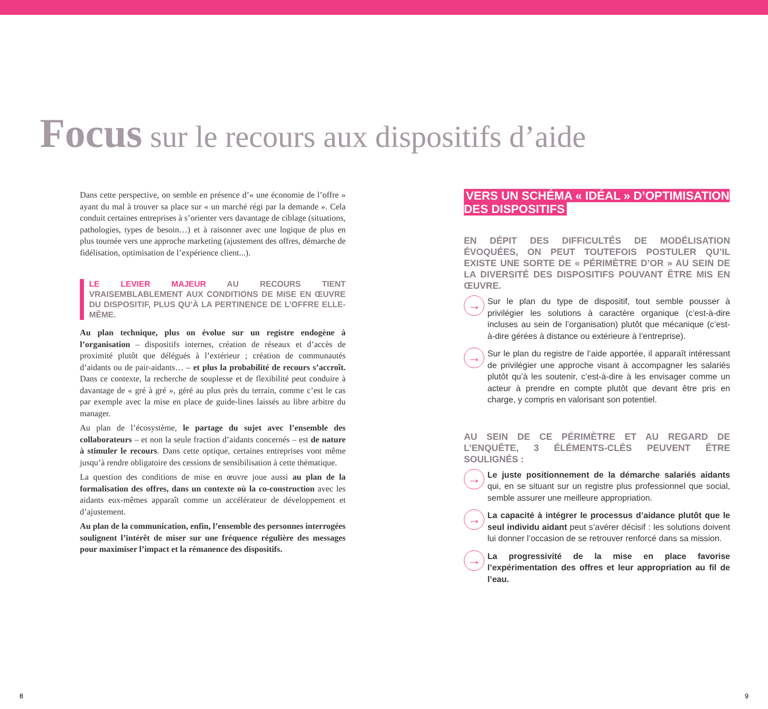Focus sur le recours aux dispositifs d’aide
Dans cette perspective, on semble en présence d’« une économie de l’offre » ayant du mal à trouver sa place sur « un marché régi par la demande ». Cela conduit certaines entreprises à s’orienter vers davantage de ciblage (situations, pathologies, types de besoin…) et à raisonner avec une logique de plus en plus tournée vers une approche marketing (ajustement des offres, démarche de fidélisation, optimisation de l’expérience client...).
LE LEVIER MAJEUR AU RECOURS TIENT VRAISEMBLABLEMENT AUX CONDITIONS DE MISE EN ŒUVRE DU DISPOSITIF, PLUS QU’À LA PERTINENCE DE L’OFFRE ELLE-MÊME.
Au plan technique, plus on évolue sur un registre endogène à l’organisation – dispositifs internes, création de réseaux et d’accès de proximité plutôt que délégués à l’extérieur ; création de communautés d’aidants ou de pair-aidants… – et plus la probabilité de recours s’accroît. Dans ce contexte, la recherche de souplesse et de flexibilité peut conduire à davantage de « gré à gré », géré au plus près du terrain, comme c’est le cas par exemple avec la mise en place de guide-lines laissés au libre arbitre du manager.
Au plan de l’écosystème, le partage du sujet avec l’ensemble des collaborateurs – et non la seule fraction d’aidants concernés – est de nature à stimuler le recours. Dans cette optique, certaines entreprises vont même jusqu’à rendre obligatoire des cessions de sensibilisation à cette thématique.
La question des conditions de mise en œuvre joue aussi au plan de la formalisation des offres, dans un contexte où la co-construction avec les aidants eux-mêmes apparaît comme un accélérateur de développement et d’ajustement.
Au plan de la communication, enfin, l’ensemble des personnes interrogées soulignent l’intérêt de miser sur une fréquence régulière des messages pour maximiser l’impact et la rémanence des dispositifs.
VERS UN SCHÉMA « IDÉAL » D’OPTIMISATION
DES DISPOSITIFS
EN DÉPIT DES DIFFICULTÉS DE MODÉLISATION ÉVOQUÉES, ON PEUT TOUTEFOIS POSTULER QU’IL EXISTE UNE SORTE DE « PÉRIMÈTRE D’OR » AU SEIN DE LA DIVERSITÉ DES DISPOSITIFS POUVANT ÊTRE MIS EN ŒUVRE.
→
Sur le plan du type de dispositif, tout semble pousser à privilégier les solutions à caractère organique (c’est-à-dire incluses au sein de l’organisation) plutôt que mécanique (c’est-à-dire gérées à distance ou extérieure à l’entreprise).
→
Sur le plan du registre de l’aide apportée, il apparaît intéressant de privilégier une approche visant à accompagner les salariés plutôt qu’à les soutenir, c’est-à-dire à les envisager comme un acteur à prendre en compte plutôt que devant être pris en charge, y compris en valorisant son potentiel.
AU SEIN DE CE PÉRIMÈTRE ET AU REGARD DE L’ENQUÊTE, 3 ÉLÉMENTS-CLÉS PEUVENT ÊTRE SOULIGNÉS :
→
Le juste positionnement de la démarche salariés aidants qui, en se situant sur un registre plus professionnel que social, semble assurer une meilleure appropriation.
→
La capacité à intégrer le processus d’aidance plutôt que le seul individu aidant peut s’avérer décisif : les solutions doivent lui donner l’occasion de se retrouver renforcé dans sa mission.
→
La progressivité de la mise en place favorise l’expérimentation des offres et leur appropriation au fil de l’eau.
8 9